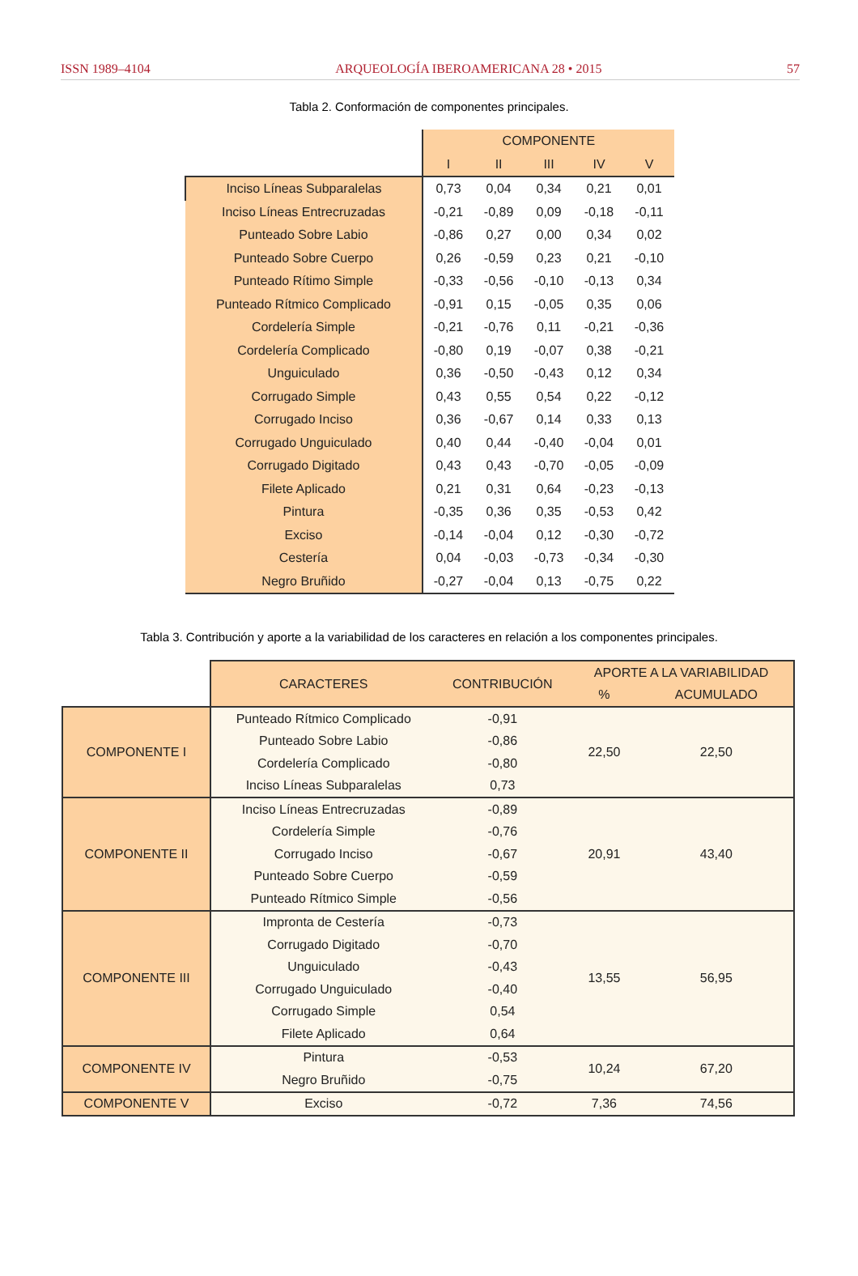ISSN 1989–4104 ARQUEOLOGÍA IBEROAMERICANA 28 • 2015 57
Tabla 2. Conformación de componentes principales.
| | COMPONENTE | | | | |
| --- | --- | --- | --- | --- | --- |
| | I | II | III | IV | V |
| Inciso Líneas Subparalelas | 0,73 | 0,04 | 0,34 | 0,21 | 0,01 |
| Inciso Líneas Entrecruzadas | -0,21 | -0,89 | 0,09 | -0,18 | -0,11 |
| Punteado Sobre Labio | -0,86 | 0,27 | 0,00 | 0,34 | 0,02 |
| Punteado Sobre Cuerpo | 0,26 | -0,59 | 0,23 | 0,21 | -0,10 |
| Punteado Rítimo Simple | -0,33 | -0,56 | -0,10 | -0,13 | 0,34 |
| Punteado Rítmico Complicado | -0,91 | 0,15 | -0,05 | 0,35 | 0,06 |
| Cordelería Simple | -0,21 | -0,76 | 0,11 | -0,21 | -0,36 |
| Cordelería Complicado | -0,80 | 0,19 | -0,07 | 0,38 | -0,21 |
| Unguiculado | 0,36 | -0,50 | -0,43 | 0,12 | 0,34 |
| Corrugado Simple | 0,43 | 0,55 | 0,54 | 0,22 | -0,12 |
| Corrugado Inciso | 0,36 | -0,67 | 0,14 | 0,33 | 0,13 |
| Corrugado Unguiculado | 0,40 | 0,44 | -0,40 | -0,04 | 0,01 |
| Corrugado Digitado | 0,43 | 0,43 | -0,70 | -0,05 | -0,09 |
| Filete Aplicado | 0,21 | 0,31 | 0,64 | -0,23 | -0,13 |
| Pintura | -0,35 | 0,36 | 0,35 | -0,53 | 0,42 |
| Exciso | -0,14 | -0,04 | 0,12 | -0,30 | -0,72 |
| Cestería | 0,04 | -0,03 | -0,73 | -0,34 | -0,30 |
| Negro Bruñido | -0,27 | -0,04 | 0,13 | -0,75 | 0,22 |
Tabla 3. Contribución y aporte a la variabilidad de los caracteres en relación a los componentes principales.
| | CARACTERES | CONTRIBUCIÓN | APORTE A LA VARIABILIDAD | |
| --- | --- | --- | --- | --- |
| | | | % | ACUMULADO |
| COMPONENTE I | Punteado Rítmico Complicado | -0,91 | 22,50 | 22,50 |
| | Punteado Sobre Labio | -0,86 | | |
| | Cordelería Complicado | -0,80 | | |
| | Inciso Líneas Subparalelas | 0,73 | | |
| COMPONENTE II | Inciso Líneas Entrecruzadas | -0,89 | 20,91 | 43,40 |
| | Cordelería Simple | -0,76 | | |
| | Corrugado Inciso | -0,67 | | |
| | Punteado Sobre Cuerpo | -0,59 | | |
| | Punteado Rítmico Simple | -0,56 | | |
| COMPONENTE III | Impronta de Cestería | -0,73 | 13,55 | 56,95 |
| | Corrugado Digitado | -0,70 | | |
| | Unguiculado | -0,43 | | |
| | Corrugado Unguiculado | -0,40 | | |
| | Corrugado Simple | 0,54 | | |
| | Filete Aplicado | 0,64 | | |
| COMPONENTE IV | Pintura | -0,53 | 10,24 | 67,20 |
| | Negro Bruñido | -0,75 | | |
| COMPONENTE V | Exciso | -0,72 | 7,36 | 74,56 |